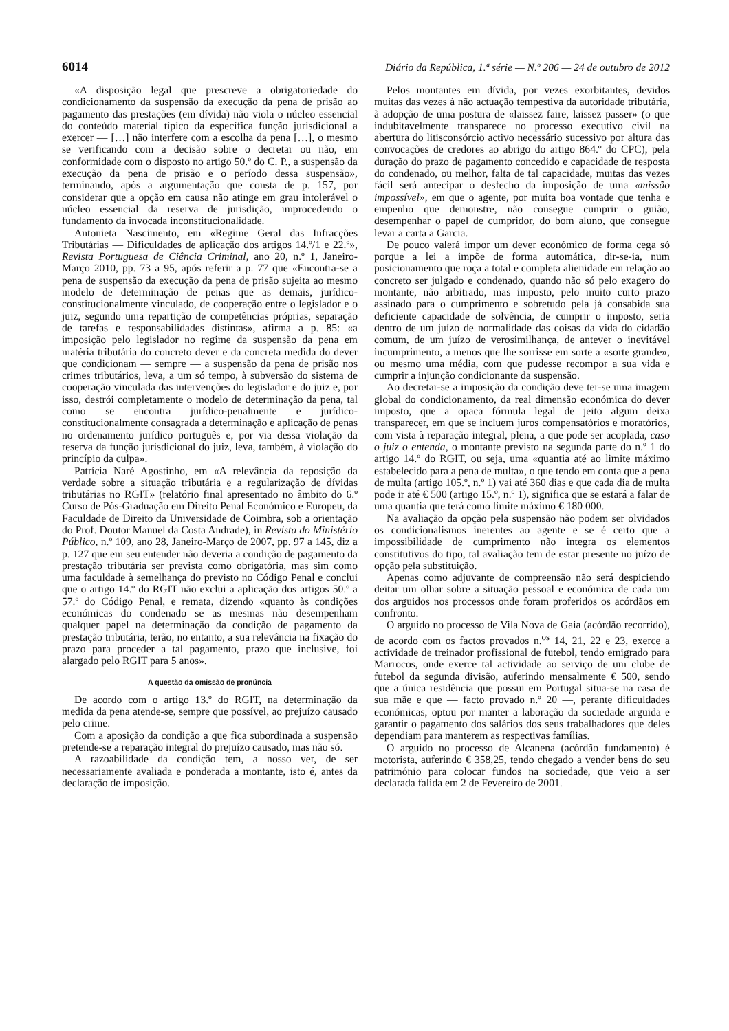6014 Diário da República, 1.ª série — N.º 206 — 24 de outubro de 2012
«A disposição legal que prescreve a obrigatoriedade do condicionamento da suspensão da execução da pena de prisão ao pagamento das prestações (em dívida) não viola o núcleo essencial do conteúdo material típico da específica função jurisdicional a exercer — […] não interfere com a escolha da pena […], o mesmo se verificando com a decisão sobre o decretar ou não, em conformidade com o disposto no artigo 50.º do C. P., a suspensão da execução da pena de prisão e o período dessa suspensão», terminando, após a argumentação que consta de p. 157, por considerar que a opção em causa não atinge em grau intolerável o núcleo essencial da reserva de jurisdição, improcedendo o fundamento da invocada inconstitucionalidade.
Antonieta Nascimento, em «Regime Geral das Infracções Tributárias — Dificuldades de aplicação dos artigos 14.º/1 e 22.º», Revista Portuguesa de Ciência Criminal, ano 20, n.º 1, Janeiro-Março 2010, pp. 73 a 95, após referir a p. 77 que «Encontra-se a pena de suspensão da execução da pena de prisão sujeita ao mesmo modelo de determinação de penas que as demais, jurídico-constitucionalmente vinculado, de cooperação entre o legislador e o juiz, segundo uma repartição de competências próprias, separação de tarefas e responsabilidades distintas», afirma a p. 85: «a imposição pelo legislador no regime da suspensão da pena em matéria tributária do concreto dever e da concreta medida do dever que condicionam — sempre — a suspensão da pena de prisão nos crimes tributários, leva, a um só tempo, à subversão do sistema de cooperação vinculada das intervenções do legislador e do juiz e, por isso, destrói completamente o modelo de determinação da pena, tal como se encontra jurídico-penalmente e jurídico-constitucionalmente consagrada a determinação e aplicação de penas no ordenamento jurídico português e, por via dessa violação da reserva da função jurisdicional do juiz, leva, também, à violação do princípio da culpa».
Patrícia Naré Agostinho, em «A relevância da reposição da verdade sobre a situação tributária e a regularização de dívidas tributárias no RGIT» (relatório final apresentado no âmbito do 6.º Curso de Pós-Graduação em Direito Penal Económico e Europeu, da Faculdade de Direito da Universidade de Coimbra, sob a orientação do Prof. Doutor Manuel da Costa Andrade), in Revista do Ministério Público, n.º 109, ano 28, Janeiro-Março de 2007, pp. 97 a 145, diz a p. 127 que em seu entender não deveria a condição de pagamento da prestação tributária ser prevista como obrigatória, mas sim como uma faculdade à semelhança do previsto no Código Penal e conclui que o artigo 14.º do RGIT não exclui a aplicação dos artigos 50.º a 57.º do Código Penal, e remata, dizendo «quanto às condições económicas do condenado se as mesmas não desempenham qualquer papel na determinação da condição de pagamento da prestação tributária, terão, no entanto, a sua relevância na fixação do prazo para proceder a tal pagamento, prazo que inclusive, foi alargado pelo RGIT para 5 anos».
A questão da omissão de pronúncia
De acordo com o artigo 13.º do RGIT, na determinação da medida da pena atende-se, sempre que possível, ao prejuízo causado pelo crime.
Com a aposição da condição a que fica subordinada a suspensão pretende-se a reparação integral do prejuízo causado, mas não só.
A razoabilidade da condição tem, a nosso ver, de ser necessariamente avaliada e ponderada a montante, isto é, antes da declaração de imposição.
Pelos montantes em dívida, por vezes exorbitantes, devidos muitas das vezes à não actuação tempestiva da autoridade tributária, à adopção de uma postura de «laissez faire, laissez passer» (o que indubitavelmente transparece no processo executivo civil na abertura do litisconsórcio activo necessário sucessivo por altura das convocações de credores ao abrigo do artigo 864.º do CPC), pela duração do prazo de pagamento concedido e capacidade de resposta do condenado, ou melhor, falta de tal capacidade, muitas das vezes fácil será antecipar o desfecho da imposição de uma «missão impossível», em que o agente, por muita boa vontade que tenha e empenho que demonstre, não consegue cumprir o guião, desempenhar o papel de cumpridor, do bom aluno, que consegue levar a carta a Garcia.
De pouco valerá impor um dever económico de forma cega só porque a lei a impõe de forma automática, dir-se-ia, num posicionamento que roça a total e completa alienidade em relação ao concreto ser julgado e condenado, quando não só pelo exagero do montante, não arbitrado, mas imposto, pelo muito curto prazo assinado para o cumprimento e sobretudo pela já consabida sua deficiente capacidade de solvência, de cumprir o imposto, seria dentro de um juízo de normalidade das coisas da vida do cidadão comum, de um juízo de verosimilhança, de antever o inevitável incumprimento, a menos que lhe sorrisse em sorte a «sorte grande», ou mesmo uma média, com que pudesse recompor a sua vida e cumprir a injunção condicionante da suspensão.
Ao decretar-se a imposição da condição deve ter-se uma imagem global do condicionamento, da real dimensão económica do dever imposto, que a opaca fórmula legal de jeito algum deixa transparecer, em que se incluem juros compensatórios e moratórios, com vista à reparação integral, plena, a que pode ser acoplada, caso o juiz o entenda, o montante previsto na segunda parte do n.º 1 do artigo 14.º do RGIT, ou seja, uma «quantia até ao limite máximo estabelecido para a pena de multa», o que tendo em conta que a pena de multa (artigo 105.º, n.º 1) vai até 360 dias e que cada dia de multa pode ir até € 500 (artigo 15.º, n.º 1), significa que se estará a falar de uma quantia que terá como limite máximo € 180 000.
Na avaliação da opção pela suspensão não podem ser olvidados os condicionalismos inerentes ao agente e se é certo que a impossibilidade de cumprimento não integra os elementos constitutivos do tipo, tal avaliação tem de estar presente no juízo de opção pela substituição.
Apenas como adjuvante de compreensão não será despiciendo deitar um olhar sobre a situação pessoal e económica de cada um dos arguidos nos processos onde foram proferidos os acórdãos em confronto.
O arguido no processo de Vila Nova de Gaia (acórdão recorrido), de acordo com os factos provados n.<sup>os</sup> 14, 21, 22 e 23, exerce a actividade de treinador profissional de futebol, tendo emigrado para Marrocos, onde exerce tal actividade ao serviço de um clube de futebol da segunda divisão, auferindo mensalmente € 500, sendo que a única residência que possui em Portugal situa-se na casa de sua mãe e que — facto provado n.º 20 —, perante dificuldades económicas, optou por manter a laboração da sociedade arguida e garantir o pagamento dos salários dos seus trabalhadores que deles dependiam para manterem as respectivas famílias.
O arguido no processo de Alcanena (acórdão fundamento) é motorista, auferindo € 358,25, tendo chegado a vender bens do seu património para colocar fundos na sociedade, que veio a ser declarada falida em 2 de Fevereiro de 2001.